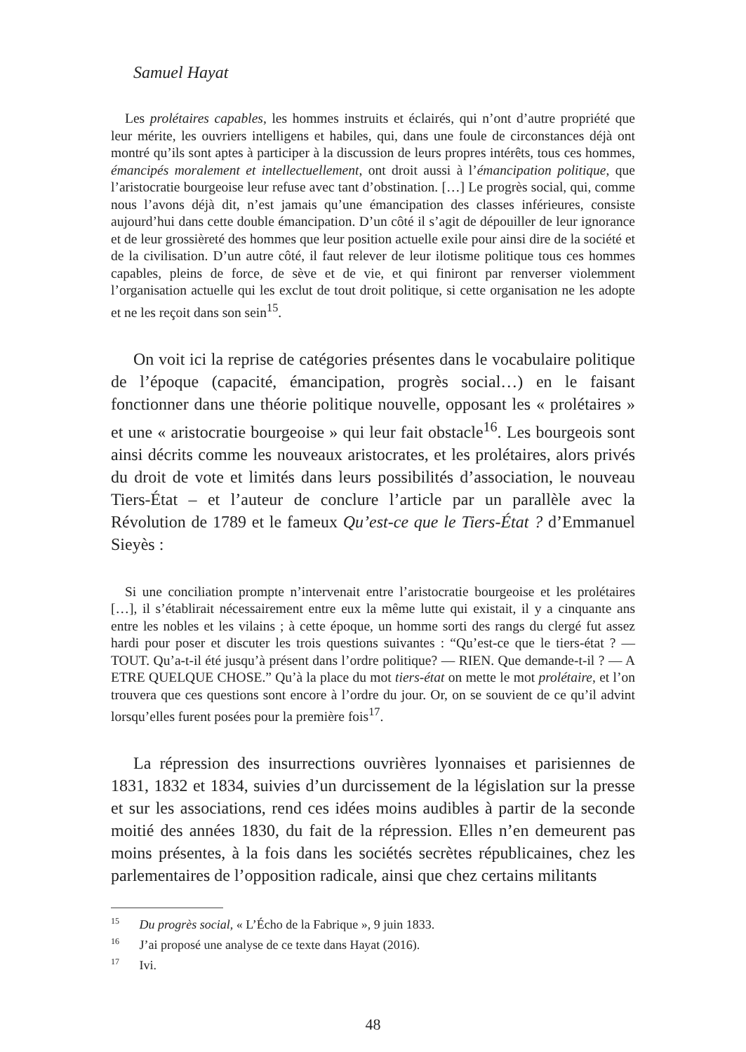Samuel Hayat
Les prolétaires capables, les hommes instruits et éclairés, qui n’ont d’autre propriété que leur mérite, les ouvriers intelligens et habiles, qui, dans une foule de circonstances déjà ont montré qu’ils sont aptes à participer à la discussion de leurs propres intérêts, tous ces hommes, émancipés moralement et intellectuellement, ont droit aussi à l’émancipation politique, que l’aristocratie bourgeoise leur refuse avec tant d’obstination. […] Le progrès social, qui, comme nous l’avons déjà dit, n’est jamais qu’une émancipation des classes inférieures, consiste aujourd’hui dans cette double émancipation. D’un côté il s’agit de dépouiller de leur ignorance et de leur grossièreté des hommes que leur position actuelle exile pour ainsi dire de la société et de la civilisation. D’un autre côté, il faut relever de leur ilotisme politique tous ces hommes capables, pleins de force, de sève et de vie, et qui finiront par renverser violemment l’organisation actuelle qui les exclut de tout droit politique, si cette organisation ne les adopte et ne les reçoit dans son sein<sup>15</sup>.
On voit ici la reprise de catégories présentes dans le vocabulaire politique de l’époque (capacité, émancipation, progrès social…) en le faisant fonctionner dans une théorie politique nouvelle, opposant les « prolétaires » et une « aristocratie bourgeoise » qui leur fait obstacle<sup>16</sup>. Les bourgeois sont ainsi décrits comme les nouveaux aristocrates, et les prolétaires, alors privés du droit de vote et limités dans leurs possibilités d’association, le nouveau Tiers-État – et l’auteur de conclure l’article par un parallèle avec la Révolution de 1789 et le fameux Qu’est-ce que le Tiers-État ? d’Emmanuel Sieyès :
Si une conciliation prompte n’intervenait entre l’aristocratie bourgeoise et les prolétaires […], il s’établirait nécessairement entre eux la même lutte qui existait, il y a cinquante ans entre les nobles et les vilains ; à cette époque, un homme sorti des rangs du clergé fut assez hardi pour poser et discuter les trois questions suivantes : “Qu’est-ce que le tiers-état ? — TOUT. Qu’a-t-il été jusqu’à présent dans l’ordre politique? — RIEN. Que demande-t-il ? — A ETRE QUELQUE CHOSE.” Qu’à la place du mot tiers-état on mette le mot prolétaire, et l’on trouvera que ces questions sont encore à l’ordre du jour. Or, on se souvient de ce qu’il advint lorsqu’elles furent posées pour la première fois<sup>17</sup>.
La répression des insurrections ouvrières lyonnaises et parisiennes de 1831, 1832 et 1834, suivies d’un durcissement de la législation sur la presse et sur les associations, rend ces idées moins audibles à partir de la seconde moitié des années 1830, du fait de la répression. Elles n’en demeurent pas moins présentes, à la fois dans les sociétés secrètes républicaines, chez les parlementaires de l’opposition radicale, ainsi que chez certains militants
<sup>15</sup> Du progrès social, « L’Écho de la Fabrique », 9 juin 1833.
<sup>16</sup> J’ai proposé une analyse de ce texte dans Hayat (2016).
<sup>17</sup> Ivi.
48